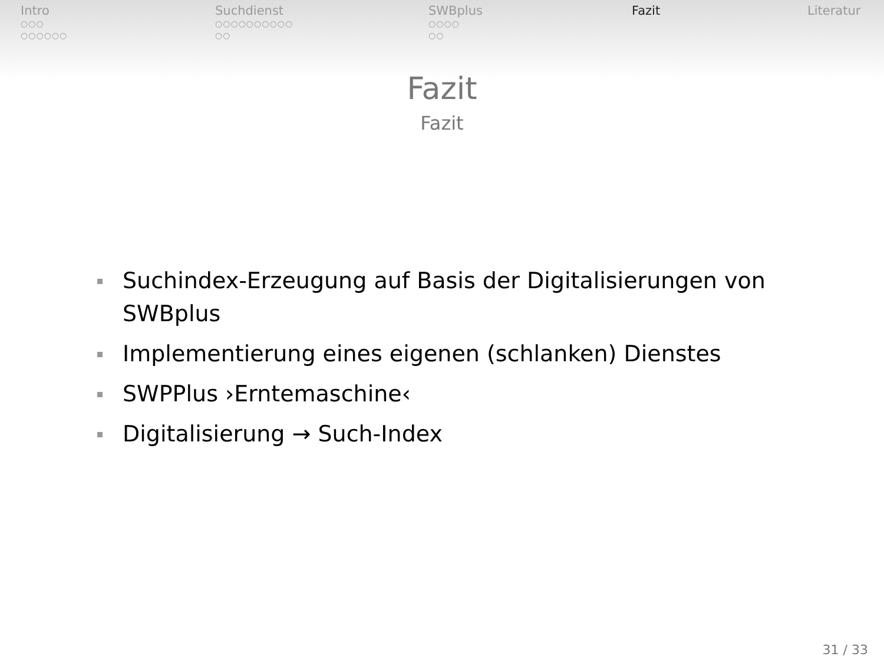Intro
○○○
○○○○○○
Suchdienst
○○○○○○○○○○
○○
SWBplus
○○○○
○○
Fazit Literatur
Fazit
Fazit
Suchindex-Erzeugung auf Basis der Digitalisierungen von SWBplus
Implementierung eines eigenen (schlanken) Dienstes
SWPPlus ›Erntemaschine‹
Digitalisierung → Such-Index
31 / 33